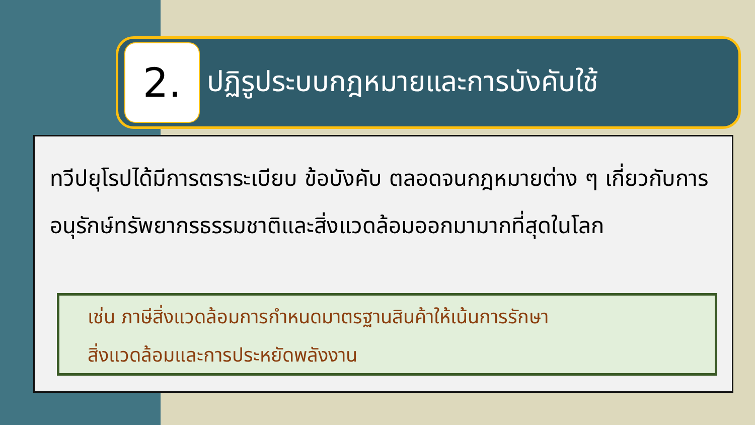2.
ปฏิรูประบบกฎหมายและการบังคับใช้
ทวีปยุโรปได้มีการตราระเบียบ ข้อบังคับ ตลอดจนกฎหมายต่าง ๆ เกี่ยวกับการอนุรักษ์ทรัพยากรธรรมชาติและสิ่งแวดล้อมออกมามากที่สุดในโลก
เช่น ภาษีสิ่งแวดล้อมการกำหนดมาตรฐานสินค้าให้เน้นการรักษา
สิ่งแวดล้อมและการประหยัดพลังงาน